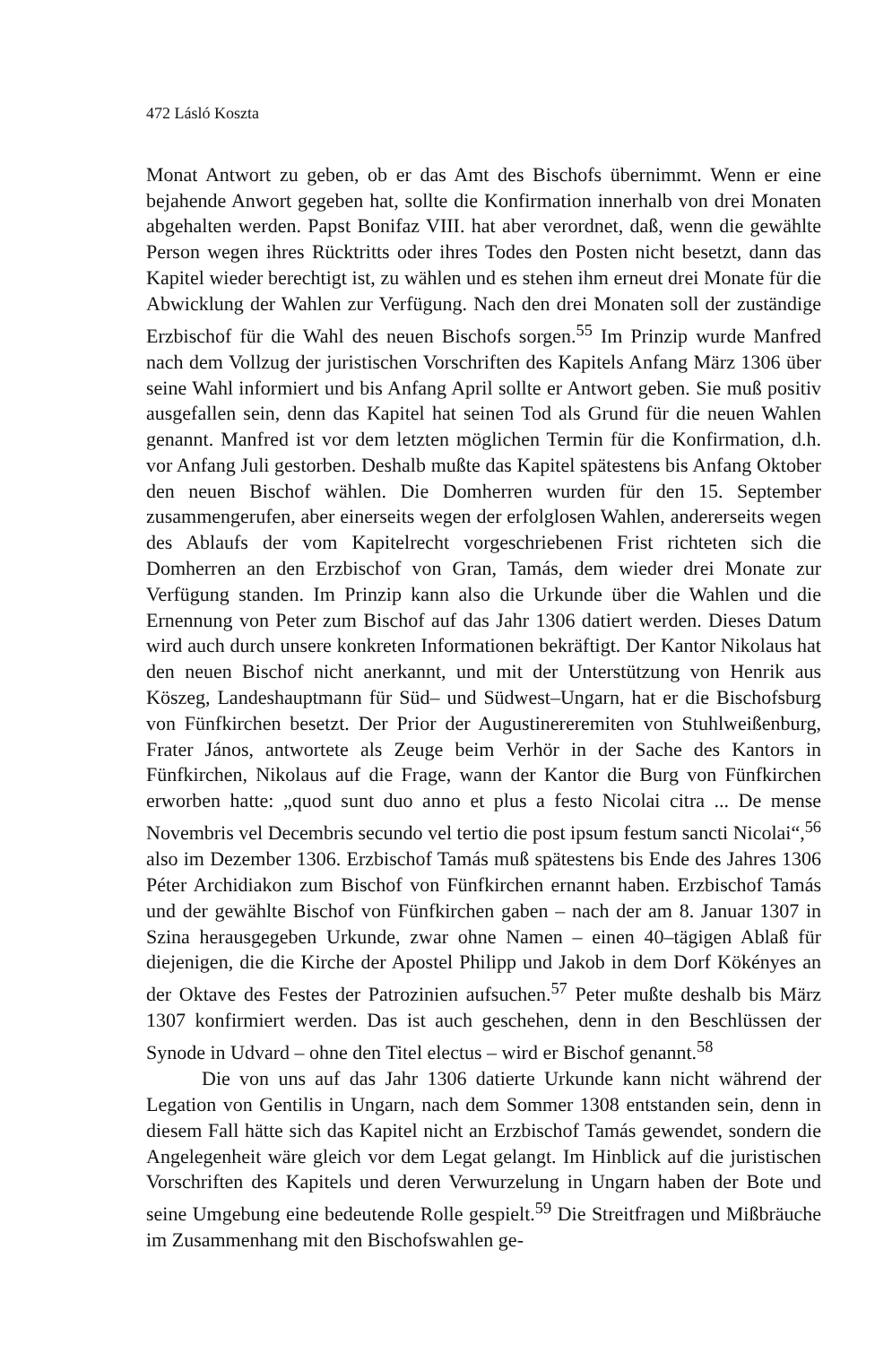472 Lásló Koszta
Monat Antwort zu geben, ob er das Amt des Bischofs übernimmt. Wenn er eine bejahende Anwort gegeben hat, sollte die Konfirmation innerhalb von drei Monaten abgehalten werden. Papst Bonifaz VIII. hat aber verordnet, daß, wenn die gewählte Person wegen ihres Rücktritts oder ihres Todes den Posten nicht besetzt, dann das Kapitel wieder berechtigt ist, zu wählen und es stehen ihm erneut drei Monate für die Abwicklung der Wahlen zur Verfügung. Nach den drei Monaten soll der zuständige Erzbischof für die Wahl des neuen Bischofs sorgen.<sup>55</sup> Im Prinzip wurde Manfred nach dem Vollzug der juristischen Vorschriften des Kapitels Anfang März 1306 über seine Wahl informiert und bis Anfang April sollte er Antwort geben. Sie muß positiv ausgefallen sein, denn das Kapitel hat seinen Tod als Grund für die neuen Wahlen genannt. Manfred ist vor dem letzten möglichen Termin für die Konfirmation, d.h. vor Anfang Juli gestorben. Deshalb mußte das Kapitel spätestens bis Anfang Oktober den neuen Bischof wählen. Die Domherren wurden für den 15. September zusammengerufen, aber einerseits wegen der erfolglosen Wahlen, andererseits wegen des Ablaufs der vom Kapitelrecht vorgeschriebenen Frist richteten sich die Domherren an den Erzbischof von Gran, Tamás, dem wieder drei Monate zur Verfügung standen. Im Prinzip kann also die Urkunde über die Wahlen und die Ernennung von Peter zum Bischof auf das Jahr 1306 datiert werden. Dieses Datum wird auch durch unsere konkreten Informationen bekräftigt. Der Kantor Nikolaus hat den neuen Bischof nicht anerkannt, und mit der Unterstützung von Henrik aus Köszeg, Landeshauptmann für Süd– und Südwest–Ungarn, hat er die Bischofsburg von Fünfkirchen besetzt. Der Prior der Augustinereremiten von Stuhlweißenburg, Frater János, antwortete als Zeuge beim Verhör in der Sache des Kantors in Fünfkirchen, Nikolaus auf die Frage, wann der Kantor die Burg von Fünfkirchen erworben hatte: „quod sunt duo anno et plus a festo Nicolai citra ... De mense Novembris vel Decembris secundo vel tertio die post ipsum festum sancti Nicolai“,<sup>56</sup> also im Dezember 1306. Erzbischof Tamás muß spätestens bis Ende des Jahres 1306 Péter Archidiakon zum Bischof von Fünfkirchen ernannt haben. Erzbischof Tamás und der gewählte Bischof von Fünfkirchen gaben – nach der am 8. Januar 1307 in Szina herausgegeben Urkunde, zwar ohne Namen – einen 40–tägigen Ablaß für diejenigen, die die Kirche der Apostel Philipp und Jakob in dem Dorf Kökényes an der Oktave des Festes der Patrozinien aufsuchen.<sup>57</sup> Peter mußte deshalb bis März 1307 konfirmiert werden. Das ist auch geschehen, denn in den Beschlüssen der Synode in Udvard – ohne den Titel electus – wird er Bischof genannt.<sup>58</sup>
Die von uns auf das Jahr 1306 datierte Urkunde kann nicht während der Legation von Gentilis in Ungarn, nach dem Sommer 1308 entstanden sein, denn in diesem Fall hätte sich das Kapitel nicht an Erzbischof Tamás gewendet, sondern die Angelegenheit wäre gleich vor dem Legat gelangt. Im Hinblick auf die juristischen Vorschriften des Kapitels und deren Verwurzelung in Ungarn haben der Bote und seine Umgebung eine bedeutende Rolle gespielt.<sup>59</sup> Die Streitfragen und Mißbräuche im Zusammenhang mit den Bischofswahlen ge-